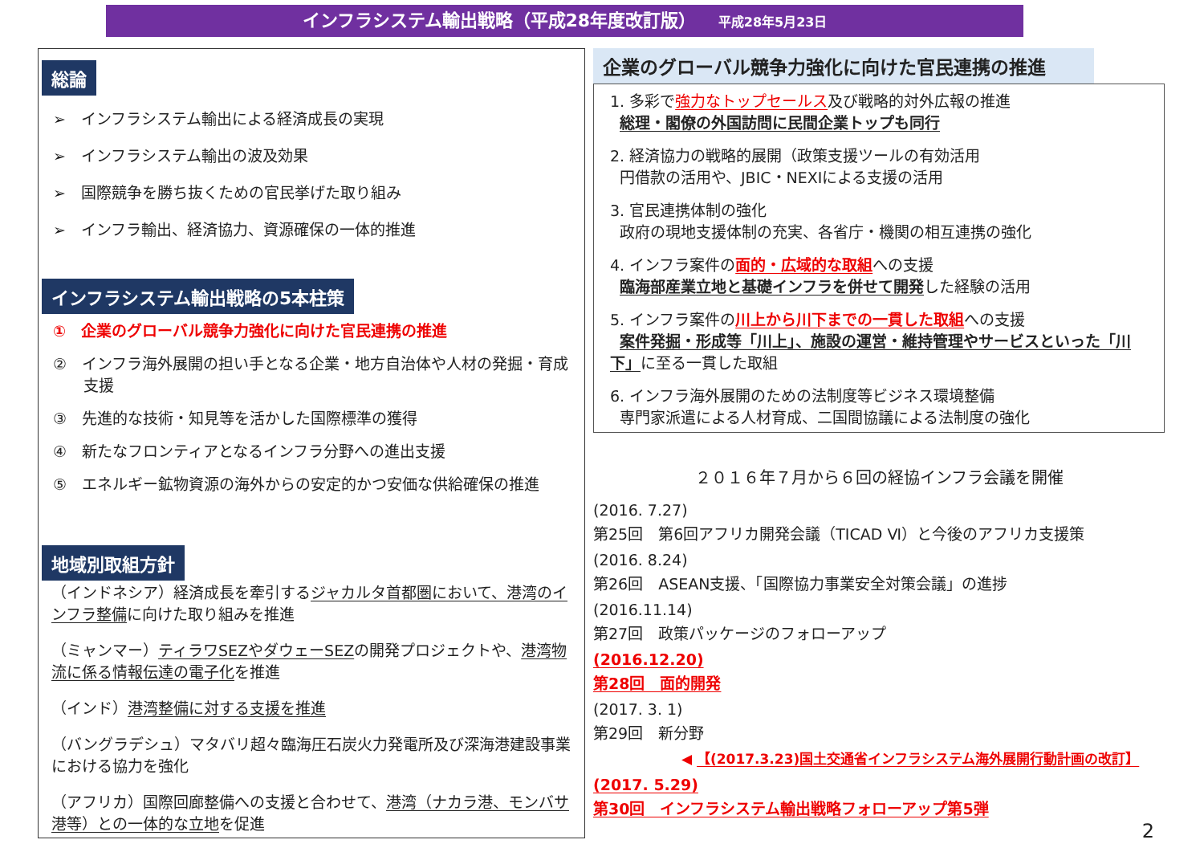インフラシステム輸出戦略（平成28年度改訂版） 平成28年5月23日
総論
➢　インフラシステム輸出による経済成長の実現
➢　インフラシステム輸出の波及効果
➢　国際競争を勝ち抜くための官民挙げた取り組み
➢　インフラ輸出、経済協力、資源確保の一体的推進
インフラシステム輸出戦略の5本柱策
①　企業のグローバル競争力強化に向けた官民連携の推進
②　インフラ海外展開の担い手となる企業・地方自治体や人材の発掘・育成支援
③　先進的な技術・知見等を活かした国際標準の獲得
④　新たなフロンティアとなるインフラ分野への進出支援
⑤　エネルギー鉱物資源の海外からの安定的かつ安価な供給確保の推進
地域別取組方針
（インドネシア）経済成長を牽引するジャカルタ首都圏において、港湾のインフラ整備に向けた取り組みを推進
（ミャンマー）ティラワSEZやダウェーSEZの開発プロジェクトや、港湾物流に係る情報伝達の電子化を推進
（インド）港湾整備に対する支援を推進
（バングラデシュ）マタバリ超々臨海圧石炭火力発電所及び深海港建設事業における協力を強化
（アフリカ）国際回廊整備への支援と合わせて、港湾（ナカラ港、モンバサ港等）との一体的な立地を促進
企業のグローバル競争力強化に向けた官民連携の推進
1. 多彩で強力なトップセールス及び戦略的対外広報の推進
総理・閣僚の外国訪問に民間企業トップも同行
2. 経済協力の戦略的展開（政策支援ツールの有効活用
円借款の活用や、JBIC・NEXIによる支援の活用
3. 官民連携体制の強化
政府の現地支援体制の充実、各省庁・機関の相互連携の強化
4. インフラ案件の面的・広域的な取組への支援
臨海部産業立地と基礎インフラを併せて開発した経験の活用
5. インフラ案件の川上から川下までの一貫した取組への支援
案件発掘・形成等「川上」、施設の運営・維持管理やサービスといった「川下」に至る一貫した取組
6. インフラ海外展開のための法制度等ビジネス環境整備
専門家派遣による人材育成、二国間協議による法制度の強化
２０１６年７月から６回の経協インフラ会議を開催
(2016. 7.27)
第25回　第6回アフリカ開発会議（TICAD Ⅵ）と今後のアフリカ支援策
(2016. 8.24)
第26回　ASEAN支援、「国際協力事業安全対策会議」の進捗
(2016.11.14)
第27回　政策パッケージのフォローアップ
(2016.12.20)
第28回　面的開発
(2017. 3. 1)
第29回　新分野
◀ 【(2017.3.23)国土交通省インフラシステム海外展開行動計画の改訂】
(2017. 5.29)
第30回　インフラシステム輸出戦略フォローアップ第5弾
2